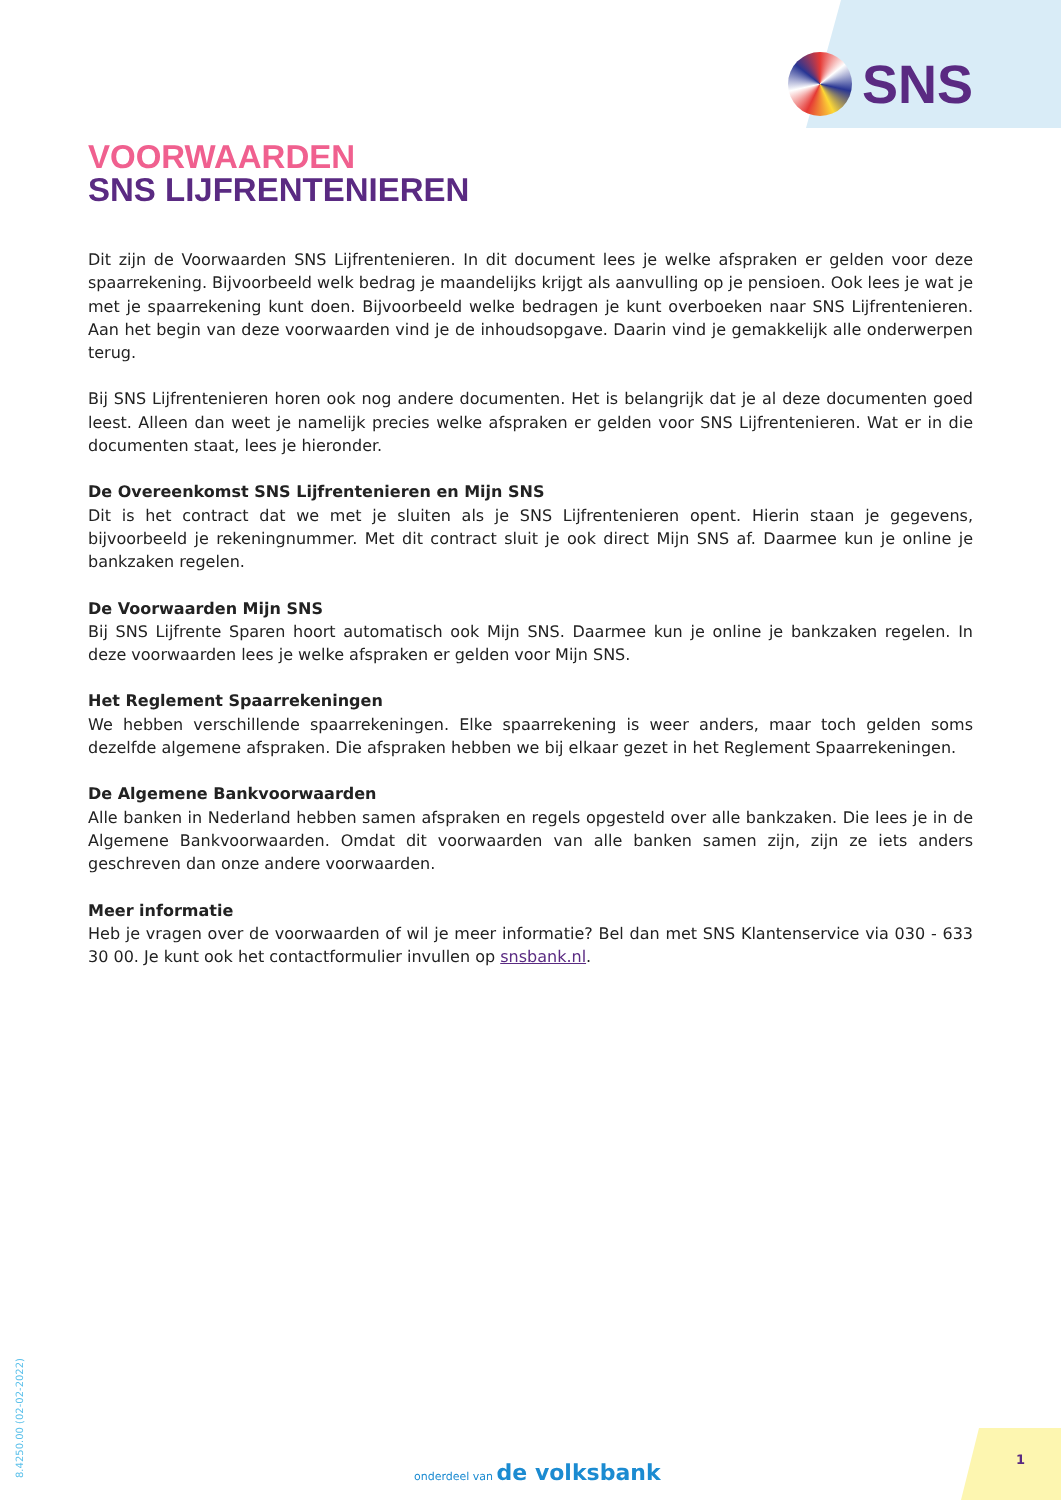SNS
VOORWAARDEN
SNS LIJFRENTENIEREN
Dit zijn de Voorwaarden SNS Lijfrentenieren. In dit document lees je welke afspraken er gelden voor deze spaar­rekening. Bijvoorbeeld welk bedrag je maandelijks krijgt als aanvulling op je pensioen. Ook lees je wat je met je spaarrekening kunt doen. Bijvoorbeeld welke bedragen je kunt overboeken naar SNS Lijfrentenieren. Aan het begin van deze voorwaarden vind je de inhoudsopgave. Daarin vind je gemakkelijk alle onderwerpen terug.
Bij SNS Lijfrentenieren horen ook nog andere documenten. Het is belangrijk dat je al deze documenten goed leest. Alleen dan weet je namelijk precies welke afspraken er gelden voor SNS Lijfrentenieren. Wat er in die documenten staat, lees je hieronder.
De Overeenkomst SNS Lijfrentenieren en Mijn SNS
Dit is het contract dat we met je sluiten als je SNS Lijfrentenieren opent. Hierin staan je gegevens, bijvoorbeeld je rekeningnummer. Met dit contract sluit je ook direct Mijn SNS af. Daarmee kun je online je bankzaken regelen.
De Voorwaarden Mijn SNS
Bij SNS Lijfrente Sparen hoort automatisch ook Mijn SNS. Daarmee kun je online je bankzaken regelen. In deze voorwaarden lees je welke afspraken er gelden voor Mijn SNS.
Het Reglement Spaarrekeningen
We hebben verschillende spaarrekeningen. Elke spaarrekening is weer anders, maar toch gelden soms dezelfde algemene afspraken. Die afspraken hebben we bij elkaar gezet in het Reglement Spaarrekeningen.
De Algemene Bankvoorwaarden
Alle banken in Nederland hebben samen afspraken en regels opgesteld over alle bankzaken. Die lees je in de Algemene Bankvoorwaarden. Omdat dit voorwaarden van alle banken samen zijn, zijn ze iets anders geschreven dan onze andere voorwaarden.
Meer informatie
Heb je vragen over de voorwaarden of wil je meer informatie? Bel dan met SNS Klantenservice via 030 - 633 30 00. Je kunt ook het contactformulier invullen op snsbank.nl.
8.4250.00 (02-02-2022)
onderdeel van de volksbank 1